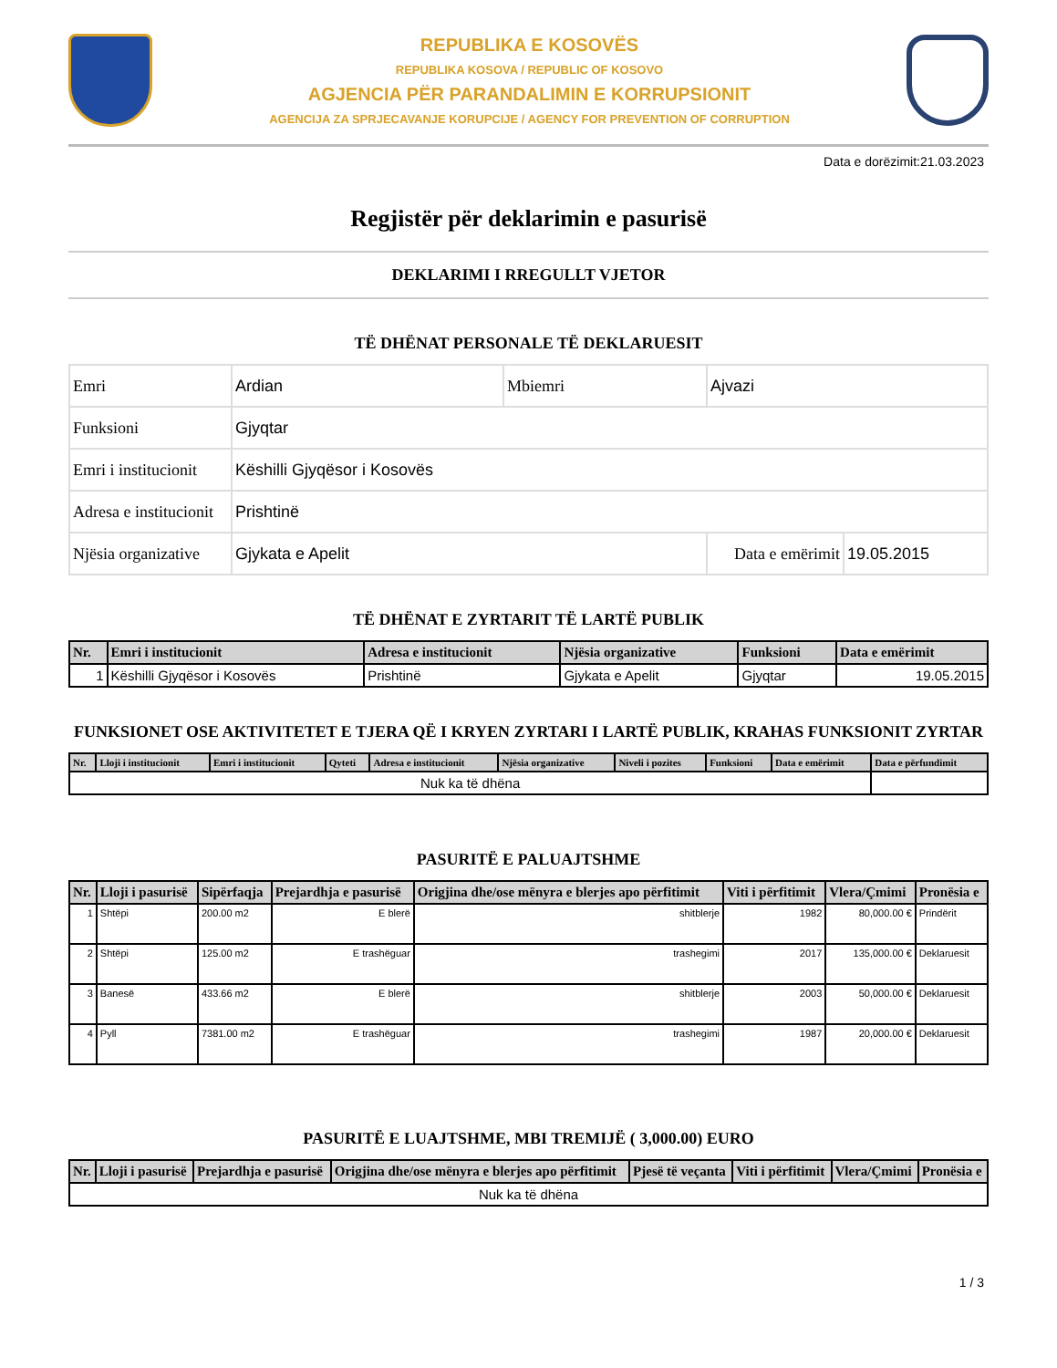REPUBLIKA E KOSOVËS
REPUBLIKA KOSOVA / REPUBLIC OF KOSOVO
AGJENCIA PËR PARANDALIMIN E KORRUPSIONIT
AGENCIJA ZA SPRJECAVANJE KORUPCIJE / AGENCY FOR PREVENTION OF CORRUPTION
Data e dorëzimit:21.03.2023
Regjistër për deklarimin e pasurisë
DEKLARIMI I RREGULLT VJETOR
TË DHËNAT PERSONALE TË DEKLARUESIT
| Emri | Ardian | Mbiemri | Ajvazi | |
| Funksioni | Gjyqtar | | | |
| Emri i institucionit | Këshilli Gjyqësor i Kosovës | | | |
| Adresa e institucionit | Prishtinë | | | |
| Njësia organizative | Gjykata e Apelit | | Data e emërimit | 19.05.2015 |
TË DHËNAT E ZYRTARIT TË LARTË PUBLIK
| Nr. | Emri i institucionit | Adresa e institucionit | Njësia organizative | Funksioni | Data e emërimit |
| --- | --- | --- | --- | --- | --- |
| 1 | Këshilli Gjyqësor i Kosovës | Prishtinë | Gjykata e Apelit | Gjyqtar | 19.05.2015 |
FUNKSIONET OSE AKTIVITETET E TJERA QË I KRYEN ZYRTARI I LARTË PUBLIK, KRAHAS FUNKSIONIT ZYRTAR
| Nr. | Lloji i institucionit | Emri i institucionit | Qyteti | Adresa e institucionit | Njësia organizative | Niveli i pozites | Funksioni | Data e emërimit | Data e përfundimit |
| --- | --- | --- | --- | --- | --- | --- | --- | --- | --- |
| Nuk ka të dhëna | | | | | | | | | |
PASURITË E PALUAJTSHME
| Nr. | Lloji i pasurisë | Sipërfaqja | Prejardhja e pasurisë | Origjina dhe/ose mënyra e blerjes apo përfitimit | Viti i përfitimit | Vlera/Çmimi | Pronësia e |
| --- | --- | --- | --- | --- | --- | --- | --- |
| 1 | Shtëpi | 200.00 m2 | E blerë | shitblerje | 1982 | 80,000.00 € | Prindërit |
| 2 | Shtëpi | 125.00 m2 | E trashëguar | trashegimi | 2017 | 135,000.00 € | Deklaruesit |
| 3 | Banesë | 433.66 m2 | E blerë | shitblerje | 2003 | 50,000.00 € | Deklaruesit |
| 4 | Pyll | 7381.00 m2 | E trashëguar | trashegimi | 1987 | 20,000.00 € | Deklaruesit |
PASURITË E LUAJTSHME, MBI TREMIJË ( 3,000.00) EURO
| Nr. | Lloji i pasurisë | Prejardhja e pasurisë | Origjina dhe/ose mënyra e blerjes apo përfitimit | Pjesë të veçanta | Viti i përfitimit | Vlera/Çmimi | Pronësia e |
| --- | --- | --- | --- | --- | --- | --- | --- |
| Nuk ka të dhëna | | | | | | | |
1 / 3